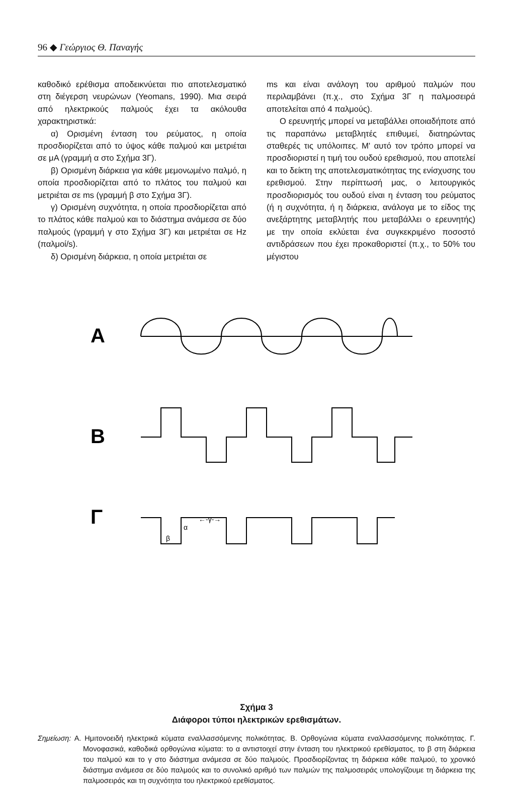96 ◆ Γεώργιος Θ. Παναγής
καθοδικό ερέθισμα αποδεικνύεται πιο αποτελεσματικό στη διέγερση νευρώνων (Yeomans, 1990). Μια σειρά από ηλεκτρικούς παλμούς έχει τα ακόλουθα χαρακτηριστικά:
α) Ορισμένη ένταση του ρεύματος, η οποία προσδιορίζεται από το ύψος κάθε παλμού και μετριέται σε μA (γραμμή α στο Σχήμα 3Γ).
β) Ορισμένη διάρκεια για κάθε μεμονωμένο παλμό, η οποία προσδιορίζεται από το πλάτος του παλμού και μετριέται σε ms (γραμμή β στο Σχήμα 3Γ).
γ) Ορισμένη συχνότητα, η οποία προσδιορίζεται από το πλάτος κάθε παλμού και το διάστημα ανάμεσα σε δύο παλμούς (γραμμή γ στο Σχήμα 3Γ) και μετριέται σε Hz (παλμοί/s).
δ) Ορισμένη διάρκεια, η οποία μετριέται σε
ms και είναι ανάλογη του αριθμού παλμών που περιλαμβάνει (π.χ., στο Σχήμα 3Γ η παλμοσειρά αποτελείται από 4 παλμούς).
Ο ερευνητής μπορεί να μεταβάλλει οποιαδήποτε από τις παραπάνω μεταβλητές επιθυμεί, διατηρώντας σταθερές τις υπόλοιπες. Μ' αυτό τον τρόπο μπορεί να προσδιοριστεί η τιμή του ουδού ερεθισμού, που αποτελεί και το δείκτη της αποτελεσματικότητας της ενίσχυσης του ερεθισμού. Στην περίπτωσή μας, ο λειτουργικός προσδιορισμός του ουδού είναι η ένταση του ρεύματος (ή η συχνότητα, ή η διάρκεια, ανάλογα με το είδος της ανεξάρτητης μεταβλητής που μεταβάλλει ο ερευνητής) με την οποία εκλύεται ένα συγκεκριμένο ποσοστό αντιδράσεων που έχει προκαθοριστεί (π.χ., το 50% του μέγιστου
A
B
Γ
←-γ-→
α
β
Σχήμα 3
Διάφοροι τύποι ηλεκτρικών ερεθισμάτων.
Σημείωση: Α. Ημιτονοειδή ηλεκτρικά κύματα εναλλασσόμενης πολικότητας. Β. Ορθογώνια κύματα εναλλασσόμενης πολικότητας. Γ. Μονοφασικά, καθοδικά ορθογώνια κύματα: το α αντιστοιχεί στην ένταση του ηλεκτρικού ερεθίσματος, το β στη διάρκεια του παλμού και το γ στο διάστημα ανάμεσα σε δύο παλμούς. Προσδιορίζοντας τη διάρκεια κάθε παλμού, το χρονικό διάστημα ανάμεσα σε δύο παλμούς και το συνολικό αριθμό των παλμών της παλμοσειράς υπολογίζουμε τη διάρκεια της παλμοσειράς και τη συχνότητα του ηλεκτρικού ερεθίσματος.